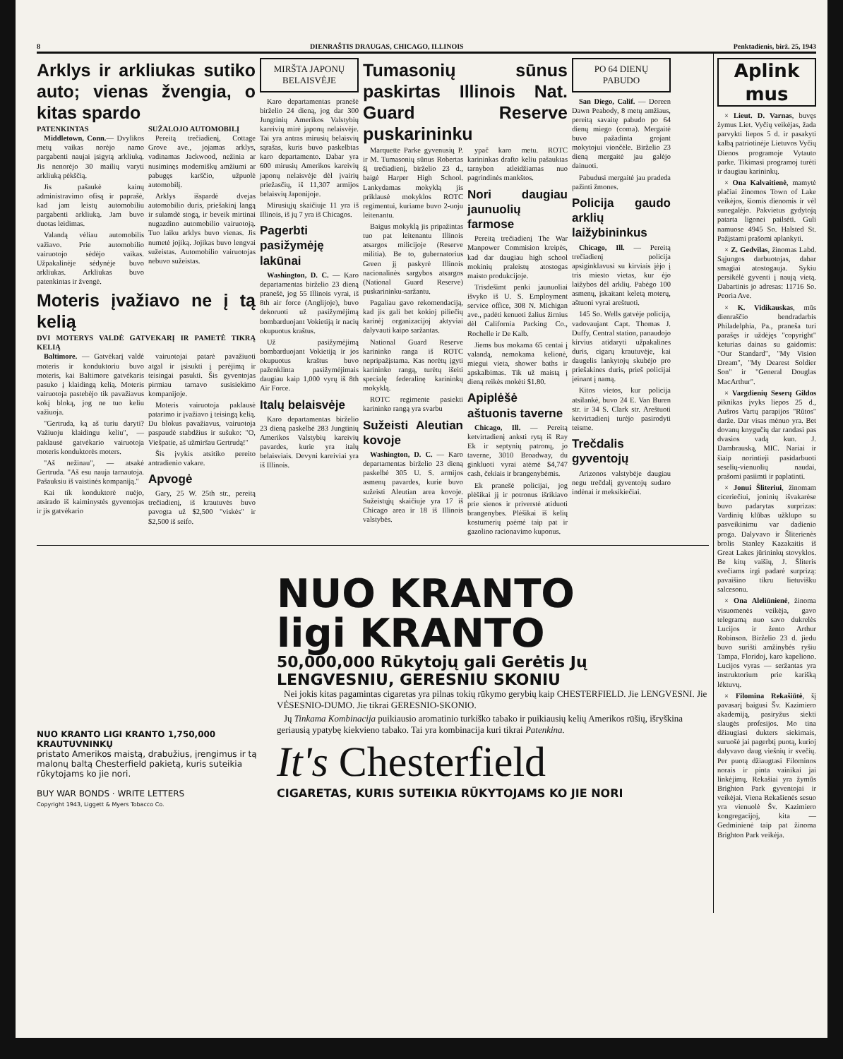8 DIENRAŠTIS DRAUGAS, CHICAGO, ILLINOIS Penktadienis, birž. 25, 1943
Arklys ir arkliukas sutiko auto; vienas žvengia, o kitas spardo
PATENKINTAS
Middletown, Conn.— Dvylikos metų vaikas norėjo namo pargabenti naujai įsigytą arkliuką. Jis nenorėjo 30 mailių varyti arkliuką pėkščią.
Jis pašaukė kainų administravimo ofisą ir paprašė, kad jam leistų automobiliu pargabenti arkliuką. Jam buvo duotas leidimas.
Valandą vėliau automobilis važiavo. Prie automobilio vairuotojo sėdėjo vaikas. Užpakalinėje sėdynėje buvo arkliukas. Arkliukas buvo patenkintas ir žvengė.
SUŽALOJO AUTOMOBILĮ
Pereitą trečiadienį, Cottage Grove ave., jojamas arklys, vadinamas Jackwood, nežinia ar nusiminęs moderniškų amžiumi ar pabugęs karščio, užpuolė automobilį.
Arklys išspardė dvejas automobilio duris, priešakinį langą ir sulamdė stogą, ir beveik mirtinai nugazdino automobilio vairuotoją. Tuo laiku arklys buvo vienas. Jis numetė jojiką. Jojikas buvo lengvai sužeistas. Automobilio vairuotojas nebuvo sužeistas.
Moteris įvažiavo ne į tą kelią
DVI MOTERYS VALDĖ GATVEKARĮ IR PAMETĖ TIKRĄ KELIĄ
Baltimore. — Gatvėkarį valdė moteris ir konduktoriu buvo moteris, kai Baltimore gatvėkaris pasuko į klaidingą kelią. Moteris vairuotoja pastebėjo tik pavažiavus kokį bloką, jog ne tuo keliu važiuoja.
"Gertruda, ką aš turiu daryti? Važiuoju klaidingu keliu", — paklausė gatvėkario vairuotoja moteris konduktorės moters.
"Aš nežinau", — atsakė Gertruda. "Aš esu nauja tarnautoja. Pašauksiu iš vaistinės kompaniją."
Kai tik konduktorė nuėjo, atsirado iš kaiminystės gyventojas ir jis gatvėkario
vairuotojai patarė pavažiuoti atgal ir įsisukti į perėjimą ir teisingai pasukti. Šis gyventojas pirmiau tarnavo susisiekimo kompanijoje.
Moteris vairuotoja paklausė patarimo ir įvažiavo į teisingą kelią. Du blokus pavažiavus, vairuotoja paspaudė stabdžius ir sušuko: "O, Viešpatie, aš užmiršau Gertrudą!"
Šis įvykis atsitiko pereito antradienio vakare.
Apvogė
Gary, 25 W. 25th str., pereitą trečiadienį, iš krautuvės buvo pavogta už $2,500 "viskės" ir $2,500 iš seifo.
MIRŠTA JAPONŲ BELAISVĖJE
Karo departamentas pranešė birželio 24 dieną, jog dar 300 Jungtinių Amerikos Valstybių kareivių mirė japonų nelaisvėje. Tai yra antras mirusių belaisvių sąrašas, kuris buvo paskelbtas karo departamento. Dabar yra 600 mirusių Amerikos kareivių japonų nelaisvėje dėl įvairių priežasčių, iš 11,307 armijos belaisvių Japonijoje.
Mirusiųjų skaičiuje 11 yra iš Illinois, iš jų 7 yra iš Chicagos.
Pagerbti pasižymėję lakūnai
Washington, D. C. — Karo departamentas birželio 23 dieną pranešė, jog 55 Illinois vyrai, iš 8th air force (Anglijoje), buvo dekoruoti už pasižymėjimą bombarduojant Vokietiją ir nacių okupuotus kraštus.
Už pasižymėjimą bombarduojant Vokietiją ir jos okupuotus kraštus buvo paženklinta pasižymėjimais daugiau kaip 1,000 vyrų iš 8th Air Force.
Italų belaisvėje
Karo departamentas birželio 23 dieną paskelbė 283 Jungtinių Amerikos Valstybių kareivių pavardes, kurie yra italų belaisviais. Devyni kareiviai yra iš Illinois.
Tumasonių sūnus paskirtas Illinois Nat. Guard Reserve puskarininku
Marquette Parke gyvenusių P. ir M. Tumasonių sūnus Robertas šį trečiadienį, birželio 23 d., baigė Harper High School. Lankydamas mokyklą jis priklausė mokyklos ROTC regimentui, kuriame buvo 2-uoju leitenantu.
Baigus mokyklą jis pripažintas tuo pat leitenantu Illinois atsargos milicijoje (Reserve militia). Be to, gubernatorius Green jį paskyrė Illinois nacionalinės sargybos atsargos (National Guard Reserve) puskarininku-saržantu.
Pagaliau gavo rekomendaciją, kad jis gali bet kokioj piliečių karinėj organizacijoj aktyviai dalyvauti kaipo saržantas.
National Guard Reserve karininko ranga iš ROTC nepripažįstama. Kas norėtų įgyti karininko rangą, turėtų išeiti specialę federalinę karininkų mokyklą.
ROTC regimente pasiekti karininko rangą yra svarbu
Sužeisti Aleutian kovoje
Washington, D. C. — Karo departamentas birželio 23 dieną paskelbė 305 U. S. armijos asmenų pavardes, kurie buvo sužeisti Aleutian area kovoje. Sužeistųjų skaičiuje yra 17 iš Chicago area ir 18 iš Illinois valstybės.
ypač karo metu. ROTC karininkas drafto keliu pašauktas tarnybon atleidžiamas nuo pagrindinės mankštos.
Nori daugiau jaunuolių farmose
Pereitą trečiadienį The War Manpower Commision kreipės, kad dar daugiau high school mokinių praleistų atostogas maisto produkcijoje.
Trisdešimt penki jaunuoliai išvyko iš U. S. Employment service office, 308 N. Michigan ave., padėti kenuoti žalius žirnius dėl California Packing Co., Rochelle ir De Kalb.
Jiems bus mokama 65 centai į valandą, nemokama kelionė, miegui vieta, shower baths ir apskalbimas. Tik už maistą į dieną reikės mokėti $1.80.
Apiplėšė aštuonis taverne
Chicago, Ill. — Pereitą ketvirtadienį anksti rytą iš Ray Ek ir septynių patronų, jo taverne, 3010 Broadway, du ginkluoti vyrai atėmė $4,747 cash, čekiais ir brangenybėmis.
Ek pranešė policijai, jog plėšikai jį ir potronus išrikiavo prie sienos ir priverstė atiduoti brangenybes. Plėšikai iš kelių kostumerių paėmė taip pat ir gazolino racionavimo kuponus.
PO 64 DIENŲ PABUDO
San Diego, Calif. — Doreen Dawn Peabody, 8 metų amžiaus, pereitą savaitę pabudo po 64 dienų miego (coma). Mergaitė buvo pažadinta grojant mokytojui viončėle. Birželio 23 dieną mergaitė jau galėjo dainuoti.
Pabudusi mergaitė jau pradeda pažinti žmones.
Policija gaudo arklių laižybininkus
Chicago, Ill. — Pereitą trečiadienį policija apsiginklavusi su kirviais įėjo į tris miesto vietas, kur ėjo laižybos dėl arklių. Pabėgo 100 asmenų, įskaitant keletą moterų, aštuoni vyrai areštuoti.
145 So. Wells gatvėje policija, vadovaujant Capt. Thomas J. Duffy, Central station, panaudojo kirvius atidaryti užpakalines duris, cigarų krautuvėje, kai daugelis lankytojų skubėjo pro priešakines duris, prieš policijai įeinant į namą.
Kitos vietos, kur policija atsilankė, buvo 24 E. Van Buren str. ir 34 S. Clark str. Areštuoti ketvirtadienį turėjo pasirodyti teisme.
Trečdalis gyventojų
Arizonos valstybėje daugiau negu trečdalį gyventojų sudaro indėnai ir meksikiečiai.
NUO KRANTO LIGI KRANTO 1,750,000 KRAUTUVNINKŲ
pristato Amerikos maistą, drabužius, įrengimus ir tą malonų baltą Chesterfield pakietą, kuris suteikia rūkytojams ko jie nori.
BUY WAR BONDS · WRITE LETTERS
Copyright 1943, Liggett & Myers Tobacco Co.
NUO KRANTO
ligi KRANTO
50,000,000 Rūkytojų gali Gerėtis Jų LENGVESNIU, GERESNIU SKONIU
Nei jokis kitas pagamintas cigaretas yra pilnas tokių rūkymo gerybių kaip CHESTERFIELD. Jie LENGVESNI. Jie VĖSESNIO-DUMO. Jie tikrai GERESNIO-SKONIO.
Jų Tinkama Kombinacija puikiausio aromatinio turkiško tabako ir puikiausių kelių Amerikos rūšių, išryškina geriausią ypatybę kiekvieno tabako. Tai yra kombinacija kuri tikrai Patenkina.
It's Chesterfield
CIGARETAS, KURIS SUTEIKIA RŪKYTOJAMS KO JIE NORI
Aplink mus
× Lieut. D. Varnas, buvęs žymus Liet. Vyčių veikėjas, žada parvykti liepos 5 d. ir pasakyti kalbą patriotinėje Lietuvos Vyčių Dienos programoje Vytauto parke. Tikimasi programoj turėti ir daugiau karininkų.
× Ona Kalvaitienė, mamytė plačiai žinomos Town of Lake veikėjos, šiomis dienomis ir vėl sunegalėjo. Pakvietus gydytoją patarta ligonei pailsėti. Guli namuose 4945 So. Halsted St. Pažįstami prašomi aplankyti.
× Z. Gedvilas, žinomas Labd. Sąjungos darbuotojas, dabar smagiai atostogauja. Sykiu persikėlė gyventi į naują vietą. Dabartinis jo adresas: 11716 So. Peoria Ave.
× K. Vidikauskas, mūs dienraščio bendradarbis Philadelphia, Pa., praneša turi parašęs ir uždėjęs "copyright" keturias dainas su gaidomis: "Our Standard", "My Vision Dream", "My Dearest Soldier Son" ir "General Douglas MacArthur".
× Vargdienių Seserų Gildos piknikas įvyks liepos 25 d., Aušros Vartų parapijos "Rūtos" darže. Dar visas mėnuo yra. Bet dovanų knygučių dar randasi pas dvasios vadą kun. J. Dambrauską, MIC. Nariai ir šiaip norintieji pasidarbuoti seselių-vienuolių naudai, prašomi pasiimti ir paplatinti.
× Jonui Šliteriui, žinomam ciceriečiui, joninių išvakarėse buvo padarytas surprizas: Vardinių klūbas užklupo su pasveikinimu var dadienio proga. Dalyvavo ir Šliterienės brolis Stanley Kazakaitis iš Great Lakes jūrininkų stovyklos. Be kitų vaišių, J. Šliteris svečiams irgi padarė surprizą: pavaišino tikru lietuvišku salcesonu.
× Ona Aleliūnienė, žinoma visuomenės veikėja, gavo telegramą nuo savo dukrelės Lucijos ir žento Arthur Robinson. Birželio 23 d. jiedu buvo surišti amžinybės ryšiu Tampa, Floridoj, karo kapeliono. Lucijos vyras — seržantas yra instruktorium prie karišką lėktuvų.
× Filomina Rekašiūtė, šį pavasarį baigusi Šv. Kazimiero akademiją, pasiryžus siekti slaugės profesijos. Mo tina džiaugiasi dukters siekimais, suruošė jai pagerbtį puotą, kurioj dalyvavo daug viešnių ir svečių. Per puotą džiaugtasi Filominos norais ir pinta vainikai jai linkėjimų. Rekašiai yra žymūs Brighton Park gyventojai ir veikėjai. Viena Rekašienės sesuo yra vienuolė Šv. Kazimiero kongregacijoj, kita — Gedminienė taip pat žinoma Brighton Park veikėja.